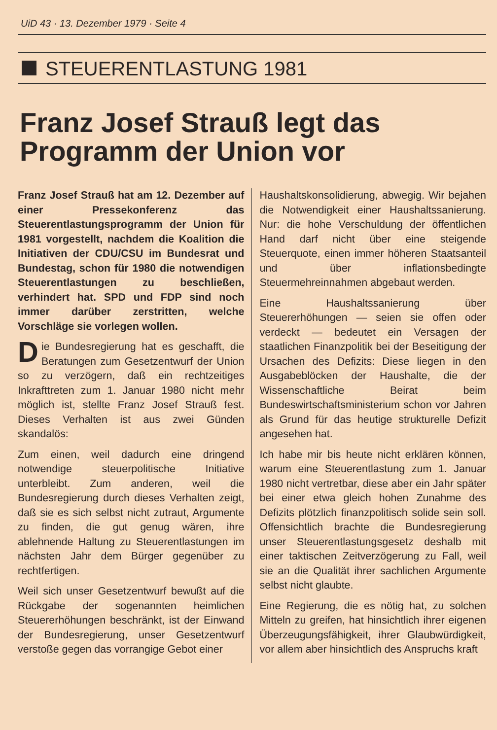UiD 43 · 13. Dezember 1979 · Seite 4
STEUERENTLASTUNG 1981
Franz Josef Strauß legt das Programm der Union vor
Franz Josef Strauß hat am 12. Dezember auf einer Pressekonferenz das Steuerentlastungsprogramm der Union für 1981 vorgestellt, nachdem die Koalition die Initiativen der CDU/CSU im Bundesrat und Bundestag, schon für 1980 die notwendigen Steuerentlastungen zu beschließen, verhindert hat. SPD und FDP sind noch immer darüber zerstritten, welche Vorschläge sie vorlegen wollen.
Die Bundesregierung hat es geschafft, die Beratungen zum Gesetzentwurf der Union so zu verzögern, daß ein rechtzeitiges Inkrafttreten zum 1. Januar 1980 nicht mehr möglich ist, stellte Franz Josef Strauß fest. Dieses Verhalten ist aus zwei Günden skandalös:
Zum einen, weil dadurch eine dringend notwendige steuerpolitische Initiative unterbleibt. Zum anderen, weil die Bundesregierung durch dieses Verhalten zeigt, daß sie es sich selbst nicht zutraut, Argumente zu finden, die gut genug wären, ihre ablehnende Haltung zu Steuerentlastungen im nächsten Jahr dem Bürger gegenüber zu rechtfertigen.
Weil sich unser Gesetzentwurf bewußt auf die Rückgabe der sogenannten heimlichen Steuererhöhungen beschränkt, ist der Einwand der Bundesregierung, unser Gesetzentwurf verstoße gegen das vorrangige Gebot einer
Haushaltskonsolidierung, abwegig. Wir bejahen die Notwendigkeit einer Haushaltssanierung. Nur: die hohe Verschuldung der öffentlichen Hand darf nicht über eine steigende Steuerquote, einen immer höheren Staatsanteil und über inflationsbedingte Steuermehreinnahmen abgebaut werden.
Eine Haushaltssanierung über Steuererhöhungen — seien sie offen oder verdeckt — bedeutet ein Versagen der staatlichen Finanzpolitik bei der Beseitigung der Ursachen des Defizits: Diese liegen in den Ausgabeblöcken der Haushalte, die der Wissenschaftliche Beirat beim Bundeswirtschaftsministerium schon vor Jahren als Grund für das heutige strukturelle Defizit angesehen hat.
Ich habe mir bis heute nicht erklären können, warum eine Steuerentlastung zum 1. Januar 1980 nicht vertretbar, diese aber ein Jahr später bei einer etwa gleich hohen Zunahme des Defizits plötzlich finanzpolitisch solide sein soll. Offensichtlich brachte die Bundesregierung unser Steuerentlastungsgesetz deshalb mit einer taktischen Zeitverzögerung zu Fall, weil sie an die Qualität ihrer sachlichen Argumente selbst nicht glaubte.
Eine Regierung, die es nötig hat, zu solchen Mitteln zu greifen, hat hinsichtlich ihrer eigenen Überzeugungsfähigkeit, ihrer Glaubwürdigkeit, vor allem aber hinsichtlich des Anspruchs kraft